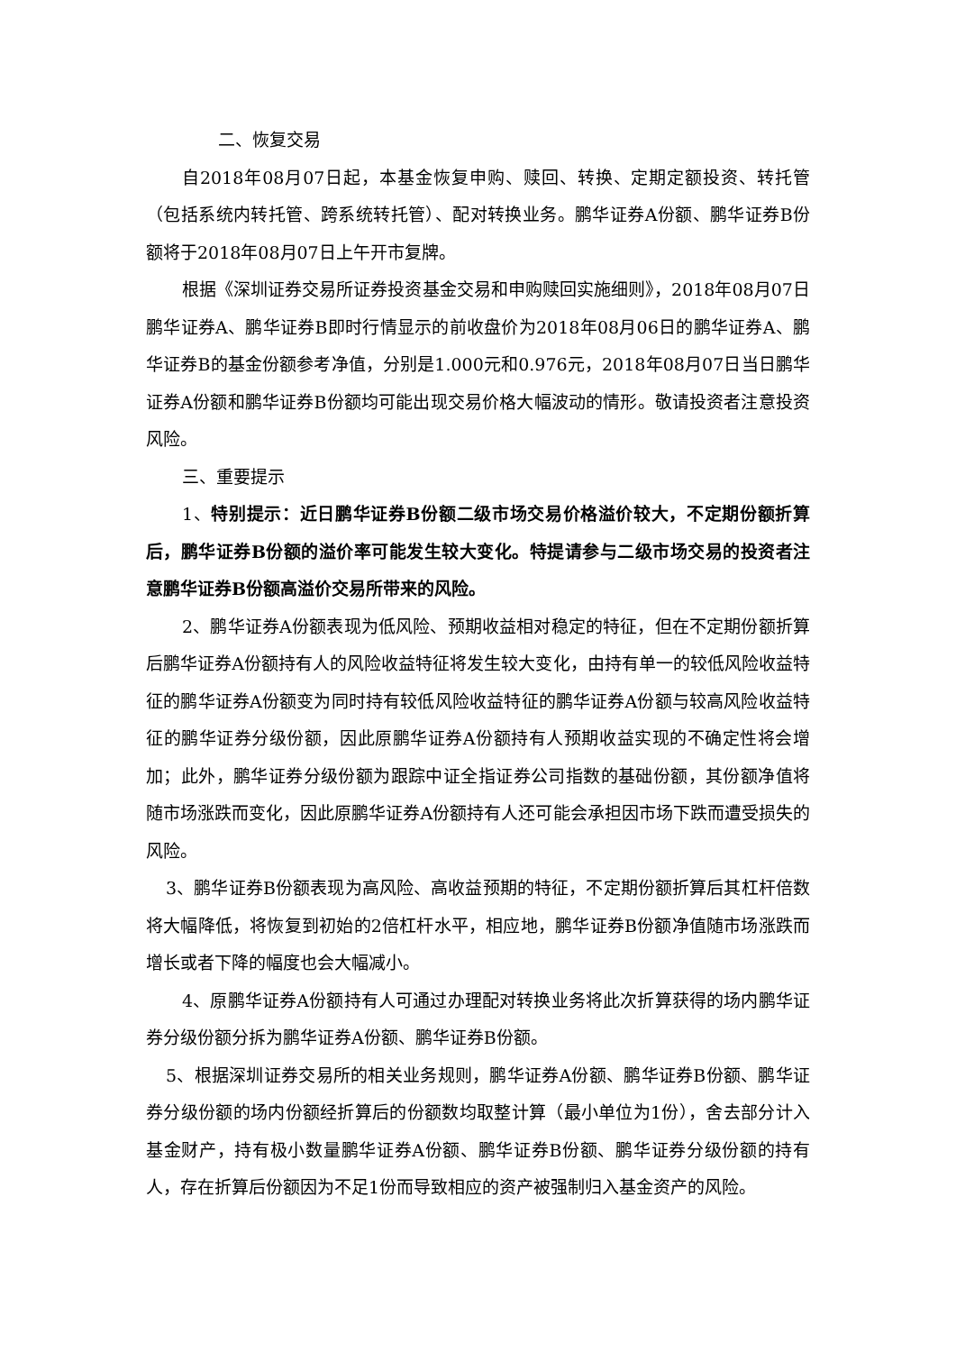二、恢复交易
自2018年08月07日起，本基金恢复申购、赎回、转换、定期定额投资、转托管（包括系统内转托管、跨系统转托管）、配对转换业务。鹏华证券A份额、鹏华证券B份额将于2018年08月07日上午开市复牌。
根据《深圳证券交易所证券投资基金交易和申购赎回实施细则》，2018年08月07日鹏华证券A、鹏华证券B即时行情显示的前收盘价为2018年08月06日的鹏华证券A、鹏华证券B的基金份额参考净值，分别是1.000元和0.976元，2018年08月07日当日鹏华证券A份额和鹏华证券B份额均可能出现交易价格大幅波动的情形。敬请投资者注意投资风险。
三、重要提示
1、特别提示：近日鹏华证券B份额二级市场交易价格溢价较大，不定期份额折算后，鹏华证券B份额的溢价率可能发生较大变化。特提请参与二级市场交易的投资者注意鹏华证券B份额高溢价交易所带来的风险。
2、鹏华证券A份额表现为低风险、预期收益相对稳定的特征，但在不定期份额折算后鹏华证券A份额持有人的风险收益特征将发生较大变化，由持有单一的较低风险收益特征的鹏华证券A份额变为同时持有较低风险收益特征的鹏华证券A份额与较高风险收益特征的鹏华证券分级份额，因此原鹏华证券A份额持有人预期收益实现的不确定性将会增加；此外，鹏华证券分级份额为跟踪中证全指证券公司指数的基础份额，其份额净值将随市场涨跌而变化，因此原鹏华证券A份额持有人还可能会承担因市场下跌而遭受损失的风险。
3、鹏华证券B份额表现为高风险、高收益预期的特征，不定期份额折算后其杠杆倍数将大幅降低，将恢复到初始的2倍杠杆水平，相应地，鹏华证券B份额净值随市场涨跌而增长或者下降的幅度也会大幅减小。
4、原鹏华证券A份额持有人可通过办理配对转换业务将此次折算获得的场内鹏华证券分级份额分拆为鹏华证券A份额、鹏华证券B份额。
5、根据深圳证券交易所的相关业务规则，鹏华证券A份额、鹏华证券B份额、鹏华证券分级份额的场内份额经折算后的份额数均取整计算（最小单位为1份），舍去部分计入基金财产，持有极小数量鹏华证券A份额、鹏华证券B份额、鹏华证券分级份额的持有人，存在折算后份额因为不足1份而导致相应的资产被强制归入基金资产的风险。